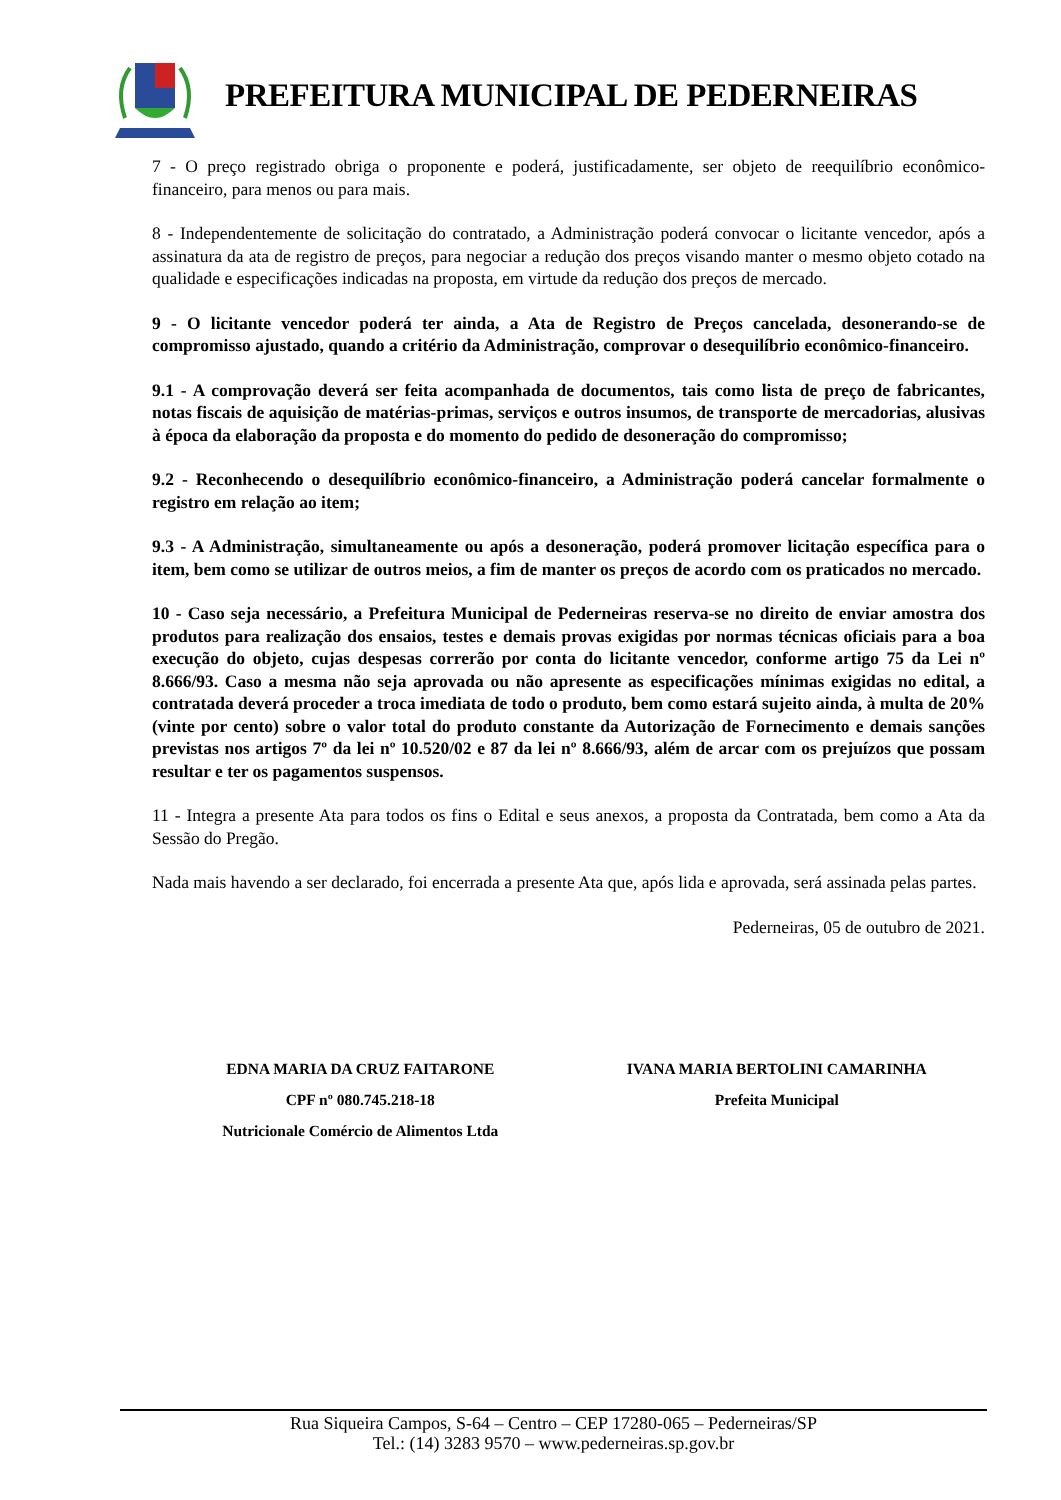PREFEITURA MUNICIPAL DE PEDERNEIRAS
7 - O preço registrado obriga o proponente e poderá, justificadamente, ser objeto de reequilíbrio econômico-financeiro, para menos ou para mais.
8 - Independentemente de solicitação do contratado, a Administração poderá convocar o licitante vencedor, após a assinatura da ata de registro de preços, para negociar a redução dos preços visando manter o mesmo objeto cotado na qualidade e especificações indicadas na proposta, em virtude da redução dos preços de mercado.
9 - O licitante vencedor poderá ter ainda, a Ata de Registro de Preços cancelada, desonerando-se de compromisso ajustado, quando a critério da Administração, comprovar o desequilíbrio econômico-financeiro.
9.1 - A comprovação deverá ser feita acompanhada de documentos, tais como lista de preço de fabricantes, notas fiscais de aquisição de matérias-primas, serviços e outros insumos, de transporte de mercadorias, alusivas à época da elaboração da proposta e do momento do pedido de desoneração do compromisso;
9.2 - Reconhecendo o desequilíbrio econômico-financeiro, a Administração poderá cancelar formalmente o registro em relação ao item;
9.3 - A Administração, simultaneamente ou após a desoneração, poderá promover licitação específica para o item, bem como se utilizar de outros meios, a fim de manter os preços de acordo com os praticados no mercado.
10 - Caso seja necessário, a Prefeitura Municipal de Pederneiras reserva-se no direito de enviar amostra dos produtos para realização dos ensaios, testes e demais provas exigidas por normas técnicas oficiais para a boa execução do objeto, cujas despesas correrão por conta do licitante vencedor, conforme artigo 75 da Lei nº 8.666/93. Caso a mesma não seja aprovada ou não apresente as especificações mínimas exigidas no edital, a contratada deverá proceder a troca imediata de todo o produto, bem como estará sujeito ainda, à multa de 20% (vinte por cento) sobre o valor total do produto constante da Autorização de Fornecimento e demais sanções previstas nos artigos 7º da lei nº 10.520/02 e 87 da lei nº 8.666/93, além de arcar com os prejuízos que possam resultar e ter os pagamentos suspensos.
11 - Integra a presente Ata para todos os fins o Edital e seus anexos, a proposta da Contratada, bem como a Ata da Sessão do Pregão.
Nada mais havendo a ser declarado, foi encerrada a presente Ata que, após lida e aprovada, será assinada pelas partes.
Pederneiras, 05 de outubro de 2021.
EDNA MARIA DA CRUZ FAITARONE
CPF nº 080.745.218-18
Nutricionale Comércio de Alimentos Ltda
IVANA MARIA BERTOLINI CAMARINHA
Prefeita Municipal
Rua Siqueira Campos, S-64 – Centro – CEP 17280-065 – Pederneiras/SP
Tel.: (14) 3283 9570 – www.pederneiras.sp.gov.br